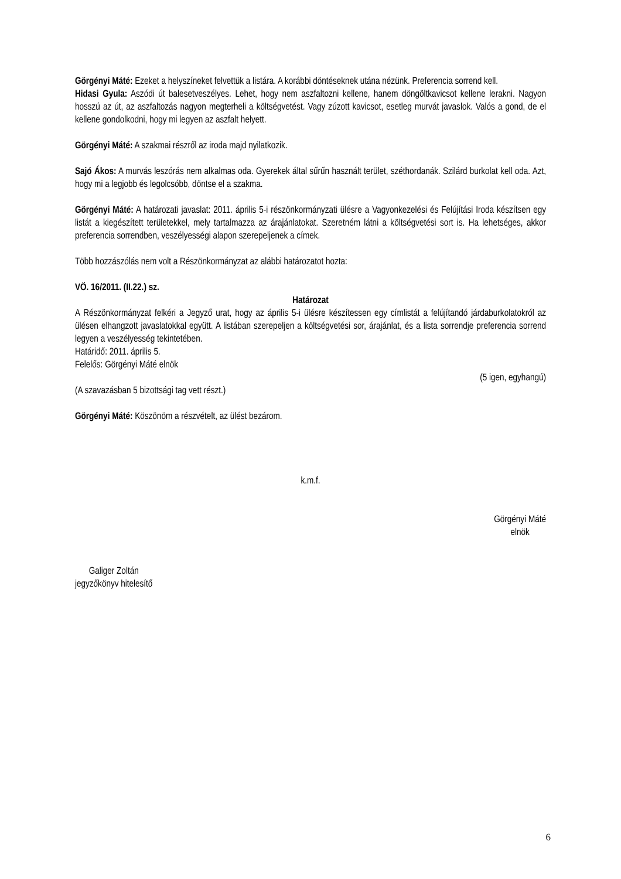Görgényi Máté: Ezeket a helyszíneket felvettük a listára. A korábbi döntéseknek utána nézünk. Preferencia sorrend kell.
Hidasi Gyula: Aszódi út balesetveszélyes. Lehet, hogy nem aszfaltozni kellene, hanem döngöltkavicsot kellene lerakni. Nagyon hosszú az út, az aszfaltozás nagyon megterheli a költségvetést. Vagy zúzott kavicsot, esetleg murvát javaslok. Valós a gond, de el kellene gondolkodni, hogy mi legyen az aszfalt helyett.
Görgényi Máté: A szakmai részről az iroda majd nyilatkozik.
Sajó Ákos: A murvás leszórás nem alkalmas oda. Gyerekek által sűrűn használt terület, széthordanák. Szilárd burkolat kell oda. Azt, hogy mi a legjobb és legolcsóbb, döntse el a szakma.
Görgényi Máté: A határozati javaslat: 2011. április 5-i részönkormányzati ülésre a Vagyonkezelési és Felújítási Iroda készítsen egy listát a kiegészített területekkel, mely tartalmazza az árajánlatokat. Szeretném látni a költségvetési sort is. Ha lehetséges, akkor preferencia sorrendben, veszélyességi alapon szerepeljenek a címek.
Több hozzászólás nem volt a Részönkormányzat az alábbi határozatot hozta:
VÖ. 16/2011. (II.22.) sz.
Határozat
A Részönkormányzat felkéri a Jegyző urat, hogy az április 5-i ülésre készítessen egy címlistát a felújítandó járdaburkolatokról az ülésen elhangzott javaslatokkal együtt. A listában szerepeljen a költségvetési sor, árajánlat, és a lista sorrendje preferencia sorrend legyen a veszélyesség tekintetében.
Határidő: 2011. április 5.
Felelős: Görgényi Máté elnök
(5 igen, egyhangú)
(A szavazásban 5 bizottsági tag vett részt.)
Görgényi Máté: Köszönöm a részvételt, az ülést bezárom.
k.m.f.
Görgényi Máté
elnök
Galiger Zoltán
jegyzőkönyv hitelesítő
6